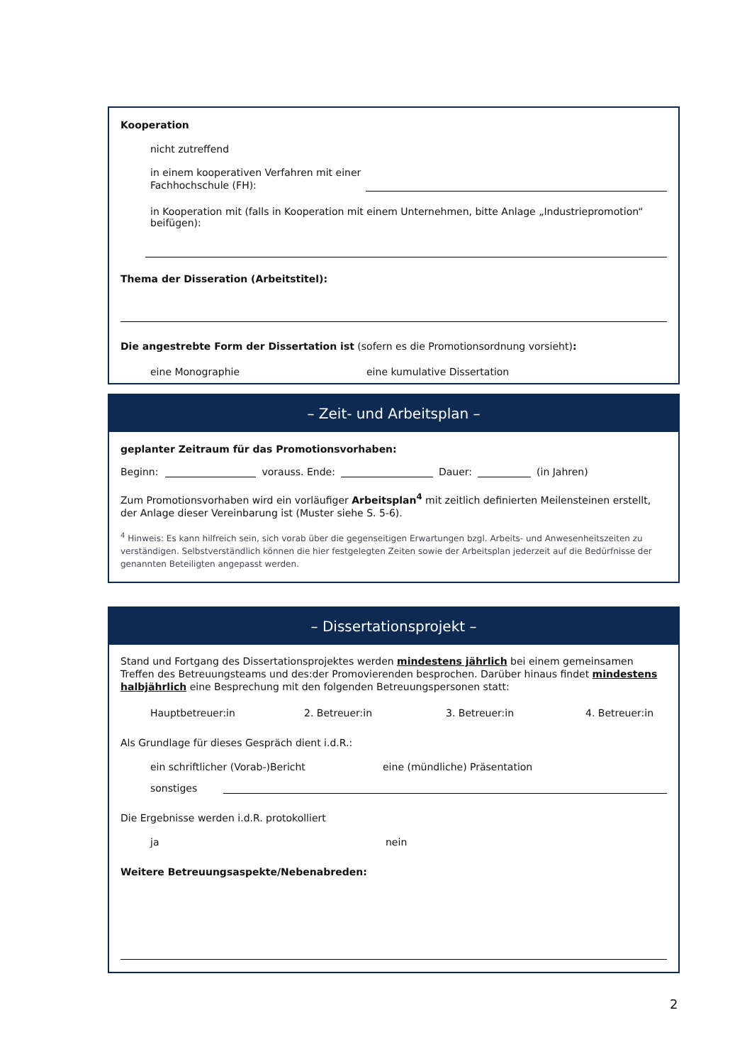Kooperation
nicht zutreffend
in einem kooperativen Verfahren mit einer Fachhochschule (FH):
in Kooperation mit (falls in Kooperation mit einem Unternehmen, bitte Anlage „Industriepromotion“ beifügen):
Thema der Disseration (Arbeitstitel):
Die angestrebte Form der Dissertation ist (sofern es die Promotionsordnung vorsieht):
eine Monographie
eine kumulative Dissertation
– Zeit- und Arbeitsplan –
geplanter Zeitraum für das Promotionsvorhaben:
Beginn: vorauss. Ende: Dauer: (in Jahren)
Zum Promotionsvorhaben wird ein vorläufiger Arbeitsplan<sup>4</sup> mit zeitlich definierten Meilensteinen erstellt, der Anlage dieser Vereinbarung ist (Muster siehe S. 5-6).
<sup>4</sup> Hinweis: Es kann hilfreich sein, sich vorab über die gegenseitigen Erwartungen bzgl. Arbeits- und Anwesenheitszeiten zu verständigen. Selbstverständlich können die hier festgelegten Zeiten sowie der Arbeitsplan jederzeit auf die Bedürfnisse der genannten Beteiligten angepasst werden.
– Dissertationsprojekt –
Stand und Fortgang des Dissertationsprojektes werden mindestens jährlich bei einem gemeinsamen Treffen des Betreuungsteams und des:der Promovierenden besprochen. Darüber hinaus findet mindestens halbjährlich eine Besprechung mit den folgenden Betreuungspersonen statt:
Hauptbetreuer:in
2. Betreuer:in
3. Betreuer:in
4. Betreuer:in
Als Grundlage für dieses Gespräch dient i.d.R.:
ein schriftlicher (Vorab-)Bericht
eine (mündliche) Präsentation
sonstiges
Die Ergebnisse werden i.d.R. protokolliert
ja
nein
Weitere Betreuungsaspekte/Nebenabreden:
2